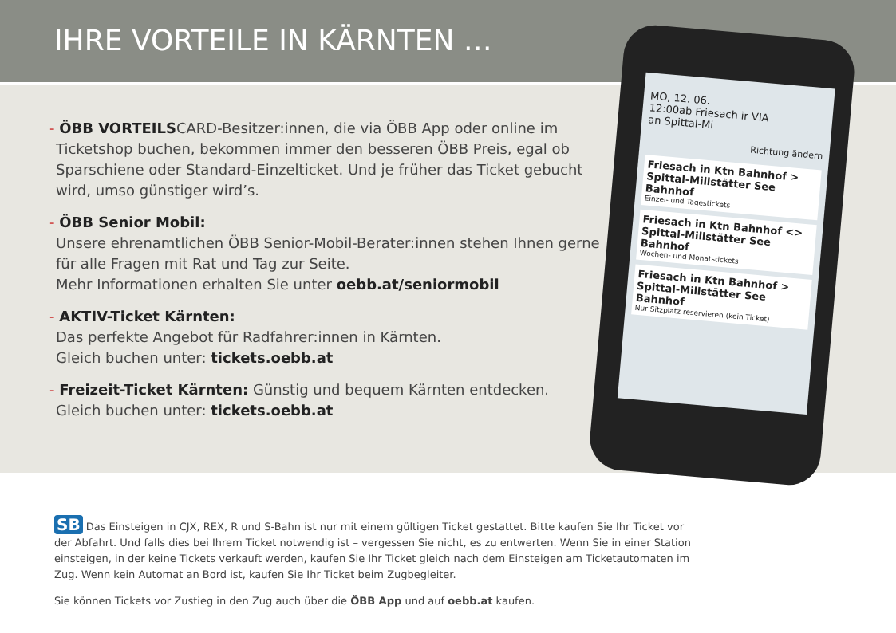IHRE VORTEILE IN KÄRNTEN …
- ÖBB VORTEILSCARD-Besitzer:innen, die via ÖBB App oder online im Ticketshop buchen, bekommen immer den besseren ÖBB Preis, egal ob Sparschiene oder Standard-Einzelticket. Und je früher das Ticket gebucht wird, umso günstiger wird’s.
- ÖBB Senior Mobil:
Unsere ehrenamtlichen ÖBB Senior-Mobil-Berater:innen stehen Ihnen gerne für alle Fragen mit Rat und Tag zur Seite.
Mehr Informationen erhalten Sie unter oebb.at/seniormobil
- AKTIV-Ticket Kärnten:
Das perfekte Angebot für Radfahrer:innen in Kärnten.
Gleich buchen unter: tickets.oebb.at
- Freizeit-Ticket Kärnten: Günstig und bequem Kärnten entdecken.
Gleich buchen unter: tickets.oebb.at
MO, 12. 06.
12:00ab Friesach ir VIA
an Spittal-Mi
Richtung ändern
Friesach in Ktn Bahnhof > Spittal-Millstätter See Bahnhof
Einzel- und Tagestickets
Friesach in Ktn Bahnhof <> Spittal-Millstätter See Bahnhof
Wochen- und Monatstickets
Friesach in Ktn Bahnhof > Spittal-Millstätter See Bahnhof
Nur Sitzplatz reservieren (kein Ticket)
SB Das Einsteigen in CJX, REX, R und S-Bahn ist nur mit einem gültigen Ticket gestattet. Bitte kaufen Sie Ihr Ticket vor der Abfahrt. Und falls dies bei Ihrem Ticket notwendig ist – vergessen Sie nicht, es zu entwerten. Wenn Sie in einer Station einsteigen, in der keine Tickets verkauft werden, kaufen Sie Ihr Ticket gleich nach dem Einsteigen am Ticketautomaten im Zug. Wenn kein Automat an Bord ist, kaufen Sie Ihr Ticket beim Zugbegleiter.
Sie können Tickets vor Zustieg in den Zug auch über die ÖBB App und auf oebb.at kaufen.